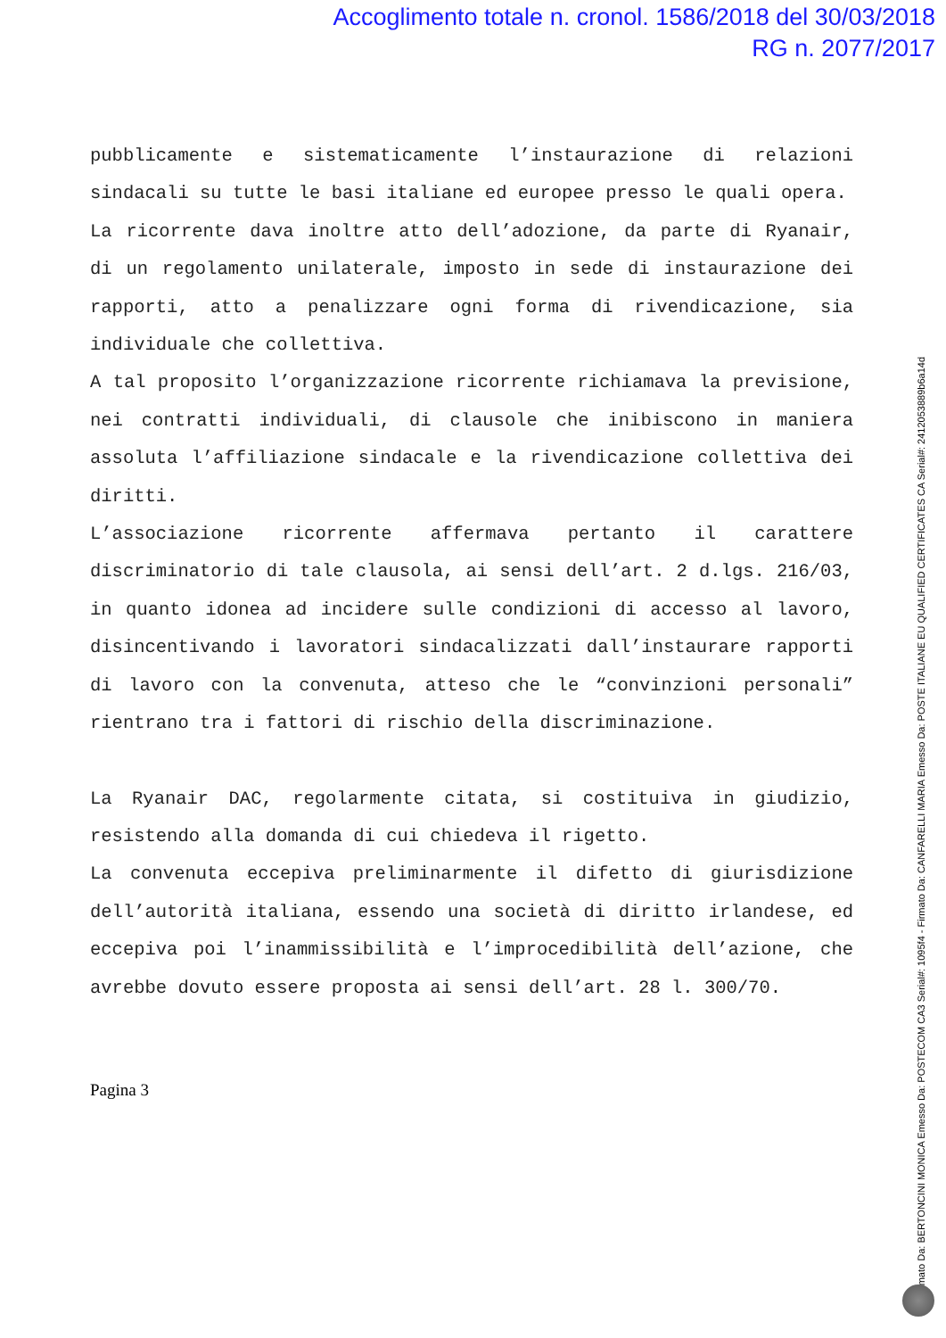Accoglimento totale n. cronol. 1586/2018 del 30/03/2018
RG n. 2077/2017
pubblicamente e sistematicamente l’instaurazione di relazioni sindacali su tutte le basi italiane ed europee presso le quali opera.
La ricorrente dava inoltre atto dell’adozione, da parte di Ryanair, di un regolamento unilaterale, imposto in sede di instaurazione dei rapporti, atto a penalizzare ogni forma di rivendicazione, sia individuale che collettiva.
A tal proposito l’organizzazione ricorrente richiamava la previsione, nei contratti individuali, di clausole che inibiscono in maniera assoluta l’affiliazione sindacale e la rivendicazione collettiva dei diritti.
L’associazione ricorrente affermava pertanto il carattere discriminatorio di tale clausola, ai sensi dell’art. 2 d.lgs. 216/03, in quanto idonea ad incidere sulle condizioni di accesso al lavoro, disincentivando i lavoratori sindacalizzati dall’instaurare rapporti di lavoro con la convenuta, atteso che le “convinzioni personali” rientrano tra i fattori di rischio della discriminazione.
La Ryanair DAC, regolarmente citata, si costituiva in giudizio, resistendo alla domanda di cui chiedeva il rigetto.
La convenuta eccepiva preliminarmente il difetto di giurisdizione dell’autorità italiana, essendo una società di diritto irlandese, ed eccepiva poi l’inammissibilità e l’improcedibilità dell’azione, che avrebbe dovuto essere proposta ai sensi dell’art. 28 l. 300/70.
Pagina 3
Firmato Da: BERTONCINI MONICA Emesso Da: POSTECOM CA3 Serial#: 1095f4 - Firmato Da: CANFARELLI MARIA Emesso Da: POSTE ITALIANE EU QUALIFIED CERTIFICATES CA Serial#: 2412053889b6a14d